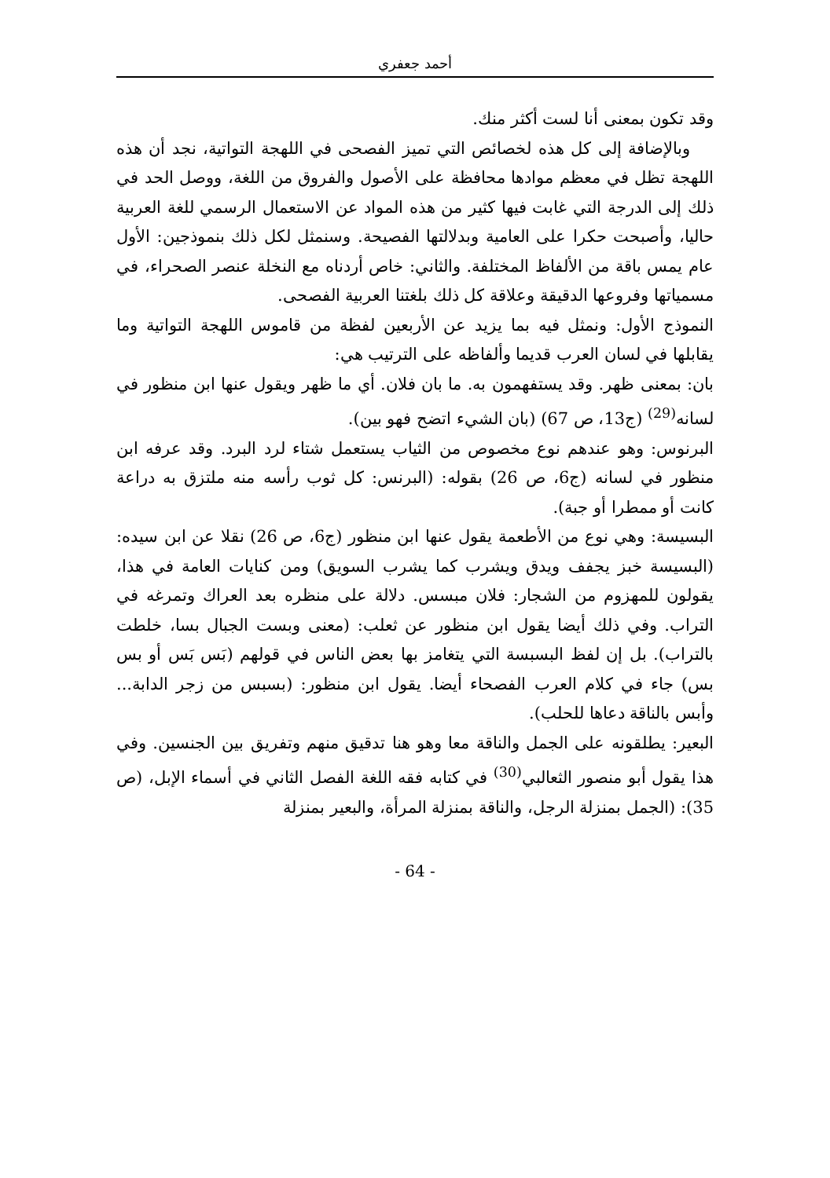أحمد جعفري
وقد تكون بمعنى أنا لست أكثر منك.
وبالإضافة إلى كل هذه لخصائص التي تميز الفصحى في اللهجة التواتية، نجد أن هذه اللهجة تظل في معظم موادها محافظة على الأصول والفروق من اللغة، ووصل الحد في ذلك إلى الدرجة التي غابت فيها كثير من هذه المواد عن الاستعمال الرسمي للغة العربية حاليا، وأصبحت حكرا على العامية وبدلالتها الفصيحة. وسنمثل لكل ذلك بنموذجين: الأول عام يمس باقة من الألفاظ المختلفة. والثاني: خاص أردناه مع النخلة عنصر الصحراء، في مسمياتها وفروعها الدقيقة وعلاقة كل ذلك بلغتنا العربية الفصحى.
النموذج الأول: ونمثل فيه بما يزيد عن الأربعين لفظة من قاموس اللهجة التواتية وما يقابلها في لسان العرب قديما وألفاظه على الترتيب هي:
بان: بمعنى ظهر. وقد يستفهمون به. ما بان فلان. أي ما ظهر ويقول عنها ابن منظور في لسانه<sup>(29)</sup> (ج13، ص 67) (بان الشيء اتضح فهو بين).
البرنوس: وهو عندهم نوع مخصوص من الثياب يستعمل شتاء لرد البرد. وقد عرفه ابن منظور في لسانه (ج6، ص 26) بقوله: (البرنس: كل ثوب رأسه منه ملتزق به دراعة كانت أو ممطرا أو جبة).
البسيسة: وهي نوع من الأطعمة يقول عنها ابن منظور (ج6، ص 26) نقلا عن ابن سيده: (البسيسة خبز يجفف ويدق ويشرب كما يشرب السويق) ومن كنايات العامة في هذا، يقولون للمهزوم من الشجار: فلان مبسس. دلالة على منظره بعد العراك وتمرغه في التراب. وفي ذلك أيضا يقول ابن منظور عن ثعلب: (معنى وبست الجبال بسا، خلطت بالتراب). بل إن لفظ البسبسة التي يتغامز بها بعض الناس في قولهم (بَس بَس أو بس بس) جاء في كلام العرب الفصحاء أيضا. يقول ابن منظور: (بسبس من زجر الدابة... وأبس بالناقة دعاها للحلب).
البعير: يطلقونه على الجمل والناقة معا وهو هنا تدقيق منهم وتفريق بين الجنسين. وفي هذا يقول أبو منصور الثعالبي<sup>(30)</sup> في كتابه فقه اللغة الفصل الثاني في أسماء الإبل، (ص 35): (الجمل بمنزلة الرجل، والناقة بمنزلة المرأة، والبعير بمنزلة
- 64 -